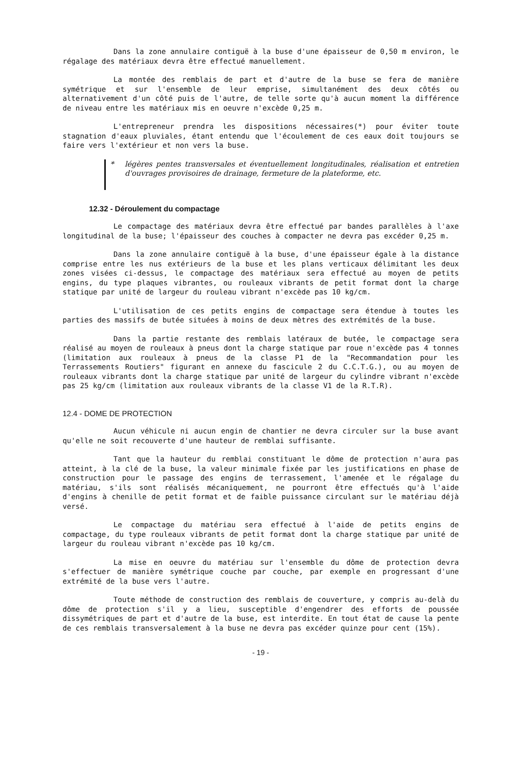Dans la zone annulaire contiguë à la buse d'une épaisseur de 0,50 m environ, le régalage des matériaux devra être effectué manuellement.
La montée des remblais de part et d'autre de la buse se fera de manière symétrique et sur l'ensemble de leur emprise, simultanément des deux côtés ou alternativement d'un côté puis de l'autre, de telle sorte qu'à aucun moment la différence de niveau entre les matériaux mis en oeuvre n'excède 0,25 m.
L'entrepreneur prendra les dispositions nécessaires(*) pour éviter toute stagnation d'eaux pluviales, étant entendu que l'écoulement de ces eaux doit toujours se faire vers l'extérieur et non vers la buse.
* légères pentes transversales et éventuellement longitudinales, réalisation et entretien d'ouvrages provisoires de drainage, fermeture de la plateforme, etc.
12.32 - Déroulement du compactage
Le compactage des matériaux devra être effectué par bandes parallèles à l'axe longitudinal de la buse; l'épaisseur des couches à compacter ne devra pas excéder 0,25 m.
Dans la zone annulaire contiguë à la buse, d'une épaisseur égale à la distance comprise entre les nus extérieurs de la buse et les plans verticaux délimitant les deux zones visées ci-dessus, le compactage des matériaux sera effectué au moyen de petits engins, du type plaques vibrantes, ou rouleaux vibrants de petit format dont la charge statique par unité de largeur du rouleau vibrant n'excède pas 10 kg/cm.
L'utilisation de ces petits engins de compactage sera étendue à toutes les parties des massifs de butée situées à moins de deux mètres des extrémités de la buse.
Dans la partie restante des remblais latéraux de butée, le compactage sera réalisé au moyen de rouleaux à pneus dont la charge statique par roue n'excède pas 4 tonnes (limitation aux rouleaux à pneus de la classe P1 de la "Recommandation pour les Terrassements Routiers" figurant en annexe du fascicule 2 du C.C.T.G.), ou au moyen de rouleaux vibrants dont la charge statique par unité de largeur du cylindre vibrant n'excède pas 25 kg/cm (limitation aux rouleaux vibrants de la classe V1 de la R.T.R).
12.4 - DOME DE PROTECTION
Aucun véhicule ni aucun engin de chantier ne devra circuler sur la buse avant qu'elle ne soit recouverte d'une hauteur de remblai suffisante.
Tant que la hauteur du remblai constituant le dôme de protection n'aura pas atteint, à la clé de la buse, la valeur minimale fixée par les justifications en phase de construction pour le passage des engins de terrassement, l'amenée et le régalage du matériau, s'ils sont réalisés mécaniquement, ne pourront être effectués qu'à l'aide d'engins à chenille de petit format et de faible puissance circulant sur le matériau déjà versé.
Le compactage du matériau sera effectué à l'aide de petits engins de compactage, du type rouleaux vibrants de petit format dont la charge statique par unité de largeur du rouleau vibrant n'excède pas 10 kg/cm.
La mise en oeuvre du matériau sur l'ensemble du dôme de protection devra s'effectuer de manière symétrique couche par couche, par exemple en progressant d'une extrémité de la buse vers l'autre.
Toute méthode de construction des remblais de couverture, y compris au-delà du dôme de protection s'il y a lieu, susceptible d'engendrer des efforts de poussée dissymétriques de part et d'autre de la buse, est interdite. En tout état de cause la pente de ces remblais transversalement à la buse ne devra pas excéder quinze pour cent (15%).
- 19 -